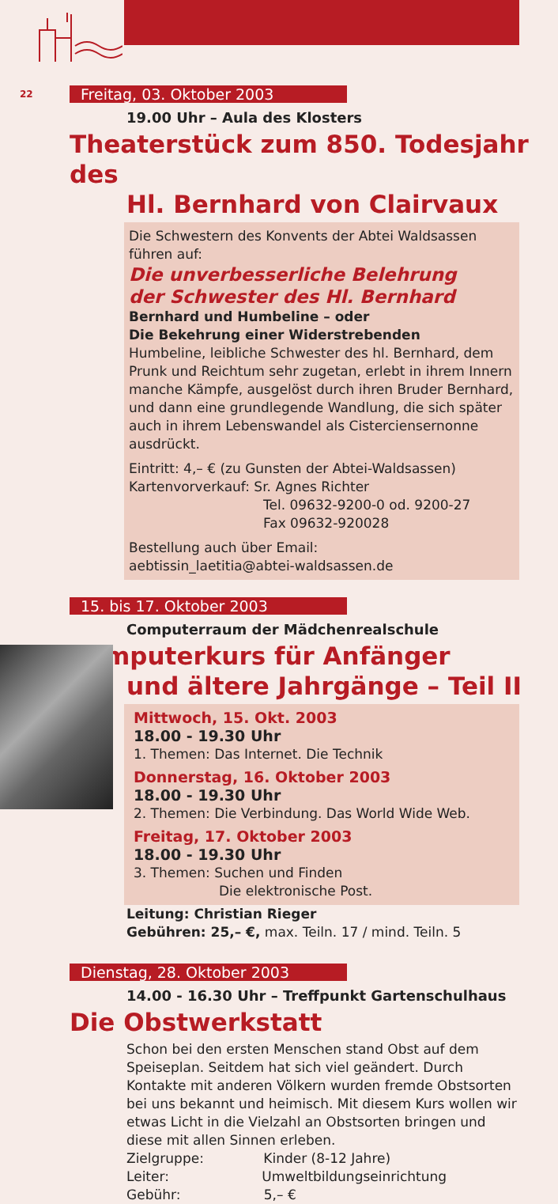22
Freitag, 03. Oktober 2003
19.00 Uhr – Aula des Klosters
Theaterstück zum 850. Todesjahr des
Hl. Bernhard von Clairvaux
Die Schwestern des Konvents der Abtei Waldsassen führen auf:
Die unverbesserliche Belehrung
der Schwester des Hl. Bernhard
Bernhard und Humbeline – oder
Die Bekehrung einer Widerstrebenden
Humbeline, leibliche Schwester des hl. Bernhard, dem Prunk und Reichtum sehr zugetan, erlebt in ihrem Innern manche Kämpfe, ausgelöst durch ihren Bruder Bernhard, und dann eine grundlegende Wandlung, die sich später auch in ihrem Lebenswandel als Cisterciensernonne ausdrückt.
Eintritt: 4,– € (zu Gunsten der Abtei-Waldsassen)
Kartenvorverkauf: Sr. Agnes Richter
Tel. 09632-9200-0 od. 9200-27
Fax 09632-920028
Bestellung auch über Email:
aebtissin_laetitia@abtei-waldsassen.de
15. bis 17. Oktober 2003
Computerraum der Mädchenrealschule
Computerkurs für Anfänger
und ältere Jahrgänge – Teil II
Mittwoch, 15. Okt. 2003
18.00 - 19.30 Uhr
1. Themen: Das Internet. Die Technik
Donnerstag, 16. Oktober 2003
18.00 - 19.30 Uhr
2. Themen: Die Verbindung. Das World Wide Web.
Freitag, 17. Oktober 2003
18.00 - 19.30 Uhr
3. Themen: Suchen und Finden
Die elektronische Post.
Leitung: Christian Rieger
Gebühren: 25,– €, max. Teiln. 17 / mind. Teiln. 5
Dienstag, 28. Oktober 2003
14.00 - 16.30 Uhr – Treffpunkt Gartenschulhaus
Die Obstwerkstatt
Schon bei den ersten Menschen stand Obst auf dem Speiseplan. Seitdem hat sich viel geändert. Durch Kontakte mit anderen Völkern wurden fremde Obstsorten bei uns bekannt und heimisch. Mit diesem Kurs wollen wir etwas Licht in die Vielzahl an Obstsorten bringen und diese mit allen Sinnen erleben.
Zielgruppe: Kinder (8-12 Jahre)
Leiter: Umweltbildungseinrichtung
Gebühr: 5,– €